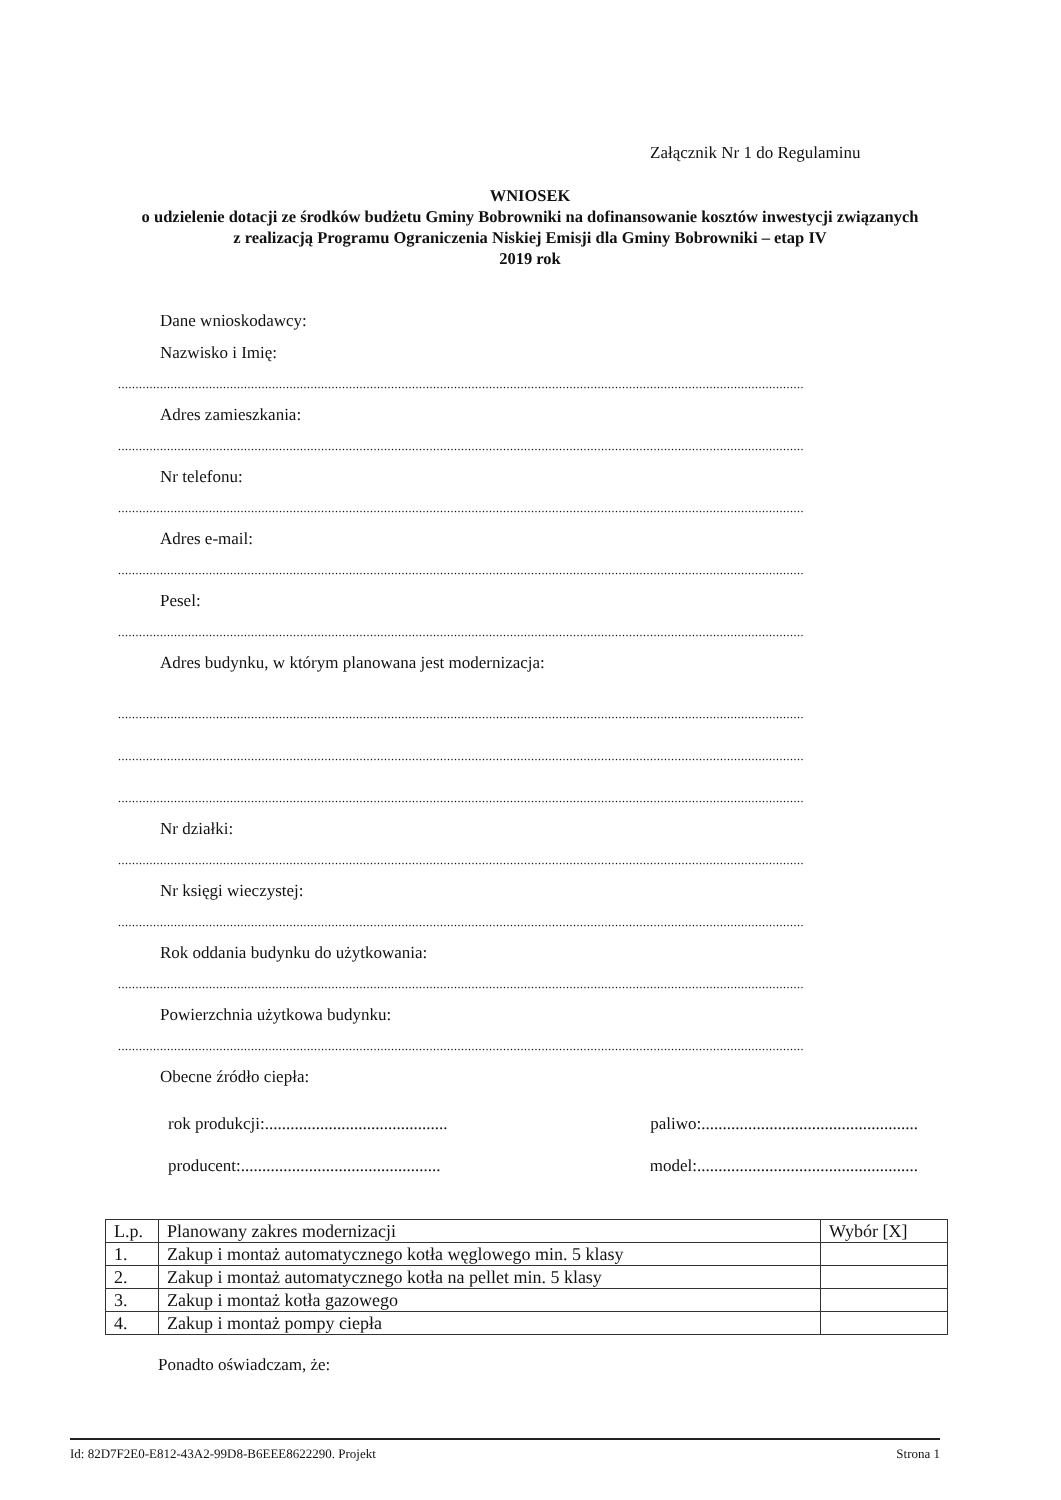Załącznik Nr 1 do Regulaminu
WNIOSEK
o udzielenie dotacji ze środków budżetu Gminy Bobrowniki na dofinansowanie kosztów inwestycji związanych z realizacją Programu Ograniczenia Niskiej Emisji dla Gminy Bobrowniki – etap IV
2019 rok
Dane wnioskodawcy:
Nazwisko i Imię:
....................................................................................................................................................................................................
Adres zamieszkania:
....................................................................................................................................................................................................
Nr telefonu:
....................................................................................................................................................................................................
Adres e-mail:
....................................................................................................................................................................................................
Pesel:
....................................................................................................................................................................................................
Adres budynku, w którym planowana jest modernizacja:
....................................................................................................................................................................................................
....................................................................................................................................................................................................
....................................................................................................................................................................................................
Nr działki:
....................................................................................................................................................................................................
Nr księgi wieczystej:
....................................................................................................................................................................................................
Rok oddania budynku do użytkowania:
....................................................................................................................................................................................................
Powierzchnia użytkowa budynku:
....................................................................................................................................................................................................
Obecne źródło ciepła:
rok produkcji:........................................... paliwo:...................................................
producent:............................................... model:....................................................
| L.p. | Planowany zakres modernizacji | Wybór [X] |
| --- | --- | --- |
| 1. | Zakup i montaż automatycznego kotła węglowego min. 5 klasy | |
| 2. | Zakup i montaż automatycznego kotła na pellet min. 5 klasy | |
| 3. | Zakup i montaż kotła gazowego | |
| 4. | Zakup i montaż pompy ciepła | |
Ponadto oświadczam, że:
Id: 82D7F2E0-E812-43A2-99D8-B6EEE8622290. Projekt Strona 1